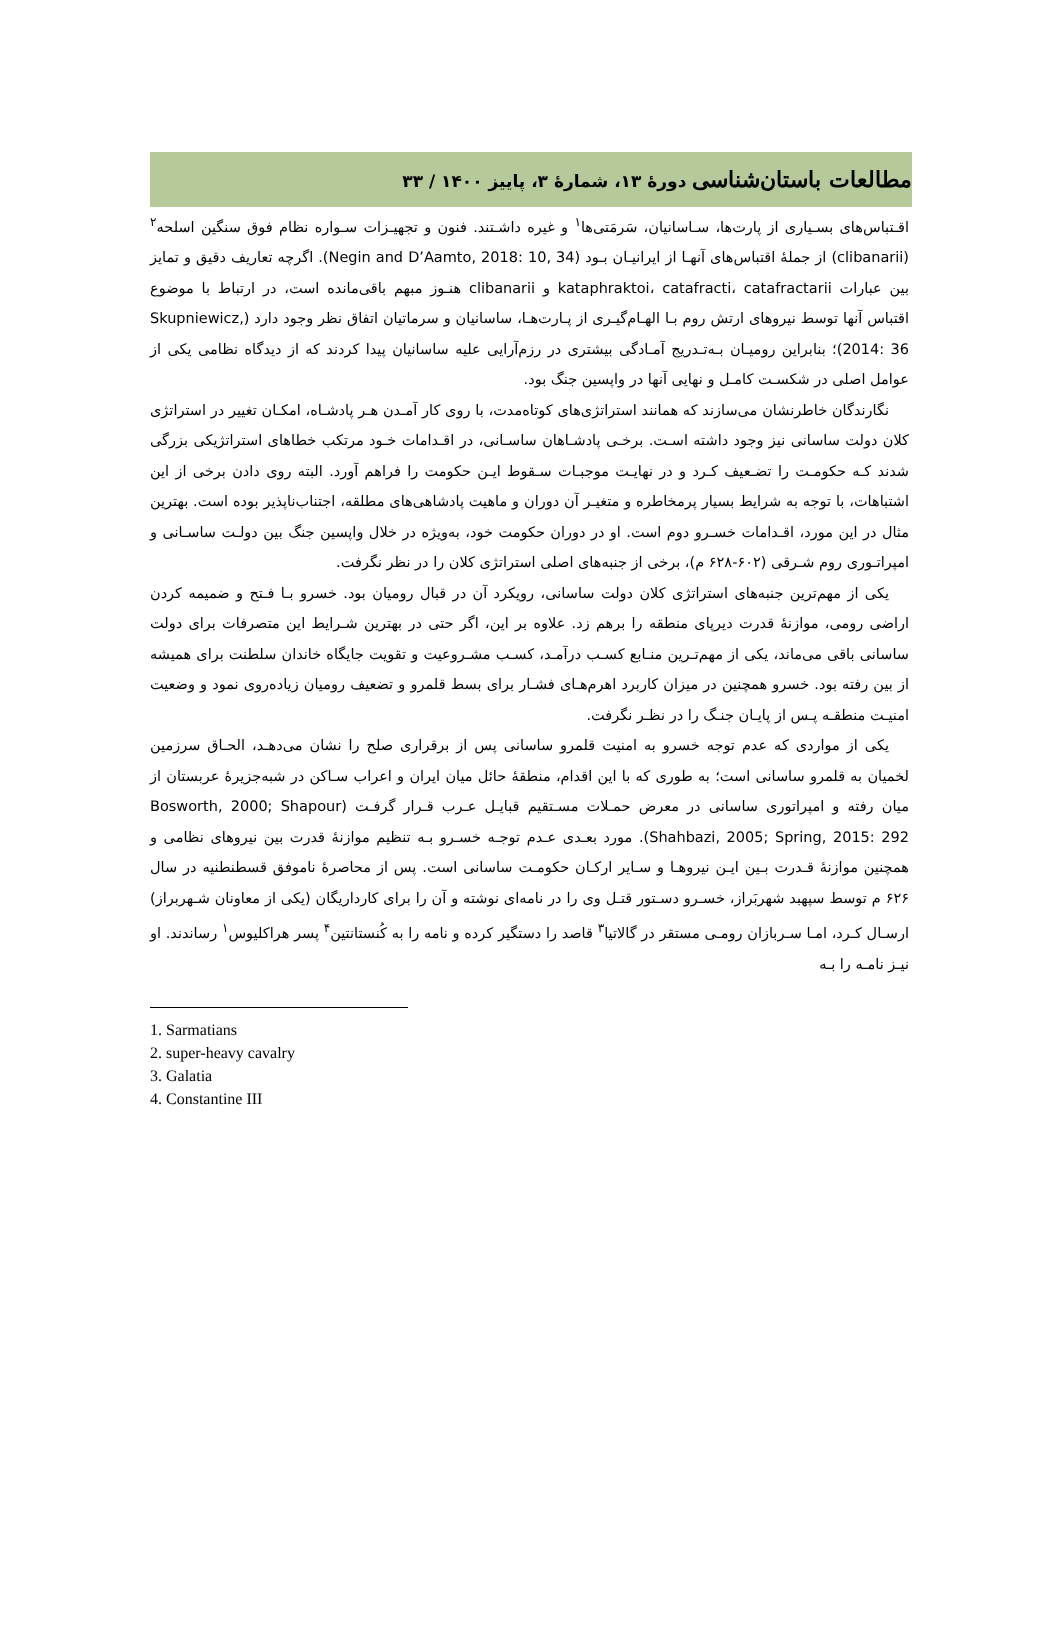مطالعات باستان‌شناسی دورهٔ ۱۳، شمارهٔ ۳، پاییز ۱۴۰۰ / ۳۳
اقـتباس‌های بسـیاری از پارت‌ها، سـاسانیان، سَرمَتی‌ها<sup>۱</sup> و غیره داشـتند. فنون و تجهیـزات سـواره نظام فوق سنگین اسلحه<sup>۲</sup> (clibanarii) از جملهٔ اقتباس‌های آنهـا از ایرانیـان بـود (Negin and D’Aamto, 2018: 10, 34). اگرچه تعاریف دقیق و تمایز بین عبارات kataphraktoi، catafracti، catafractarii و clibanarii هنـوز مبهم باقی‌مانده است، در ارتباط با موضوع اقتباس آنها توسط نیروهای ارتش روم بـا الهـام‌گیـری از پـارت‌هـا، ساسانیان و سرماتیان اتفاق نظر وجود دارد (Skupniewicz, 2014: 36)؛ بنابراین رومیـان بـه‌تـدریج آمـادگی بیشتری در رزم‌آرایی علیه ساسانیان پیدا کردند که از دیدگاه نظامی یکی از عوامل اصلی در شکسـت کامـل و نهایی آنها در واپسین جنگ بود.
نگارندگان خاطرنشان می‌سازند که همانند استراتژی‌های کوتاه‌مدت، با روی کار آمـدن هـر پادشـاه، امکـان تغییر در استراتژی کلان دولت ساسانی نیز وجود داشته اسـت. برخـی پادشـاهان ساسـانی، در اقـدامات خـود مرتکب خطاهای استراتژیکی بزرگی شدند کـه حکومـت را تضـعیف کـرد و در نهایـت موجبـات سـقوط ایـن حکومت را فراهم آورد. البته روی دادن برخی از این اشتباهات، با توجه به شرایط بسیار پرمخاطره و متغیـر آن دوران و ماهیت پادشاهی‌های مطلقه، اجتناب‌ناپذیر بوده است. بهترین مثال در این مورد، اقـدامات خسـرو دوم است. او در دوران حکومت خود، به‌ویژه در خلال واپسین جنگ بین دولـت ساسـانی و امپراتـوری روم شـرقی (۶۰۲-۶۲۸ م)، برخی از جنبه‌های اصلی استراتژی کلان را در نظر نگرفت.
یکی از مهم‌ترین جنبه‌های استراتژی کلان دولت ساسانی، رویکرد آن در قبال رومیان بود. خسرو بـا فـتح و ضمیمه کردن اراضی رومی، موازنهٔ قدرت دیرپای منطقه را برهم زد. علاوه بر این، اگر حتی در بهترین شـرایط این متصرفات برای دولت ساسانی باقی می‌ماند، یکی از مهم‌تـرین منـابع کسـب درآمـد، کسـب مشـروعیت و تقویت جایگاه خاندان سلطنت برای همیشه از بین رفته بود. خسرو همچنین در میزان کاربرد اهرم‌هـای فشـار برای بسط قلمرو و تضعیف رومیان زیاده‌روی نمود و وضعیت امنیـت منطقـه پـس از پایـان جنـگ را در نظـر نگرفت.
یکی از مواردی که عدم توجه خسرو به امنیت قلمرو ساسانی پس از برقراری صلح را نشان می‌دهـد، الحـاق سرزمین لخمیان به قلمرو ساسانی است؛ به طوری که با این اقدام، منطقهٔ حائل میان ایران و اعراب سـاکن در شبه‌جزیرهٔ عربستان از میان رفته و امپراتوری ساسانی در معرض حمـلات مسـتقیم قبایـل عـرب قـرار گرفـت (Bosworth, 2000; Shapour Shahbazi, 2005; Spring, 2015: 292). مورد بعـدی عـدم توجـه خسـرو بـه تنظیم موازنهٔ قدرت بین نیروهای نظامی و همچنین موازنهٔ قـدرت بـین ایـن نیروهـا و سـایر ارکـان حکومـت ساسانی است. پس از محاصرهٔ ناموفق قسطنطنیه در سال ۶۲۶ م توسط سپهبد شهربَراز، خسـرو دسـتور قتـل وی را در نامه‌ای نوشته و آن را برای کارداریگان (یکی از معاونان شـهربراز) ارسـال کـرد، امـا سـربازان رومـی مستقر در گالاتیا<sup>۳</sup> قاصد را دستگیر کرده و نامه را به کُنستانتین<sup>۴</sup> پسر هراکلیوس<sup>۱</sup> رساندند. او نیـز نامـه را بـه
1. Sarmatians
2. super-heavy cavalry
3. Galatia
4. Constantine III